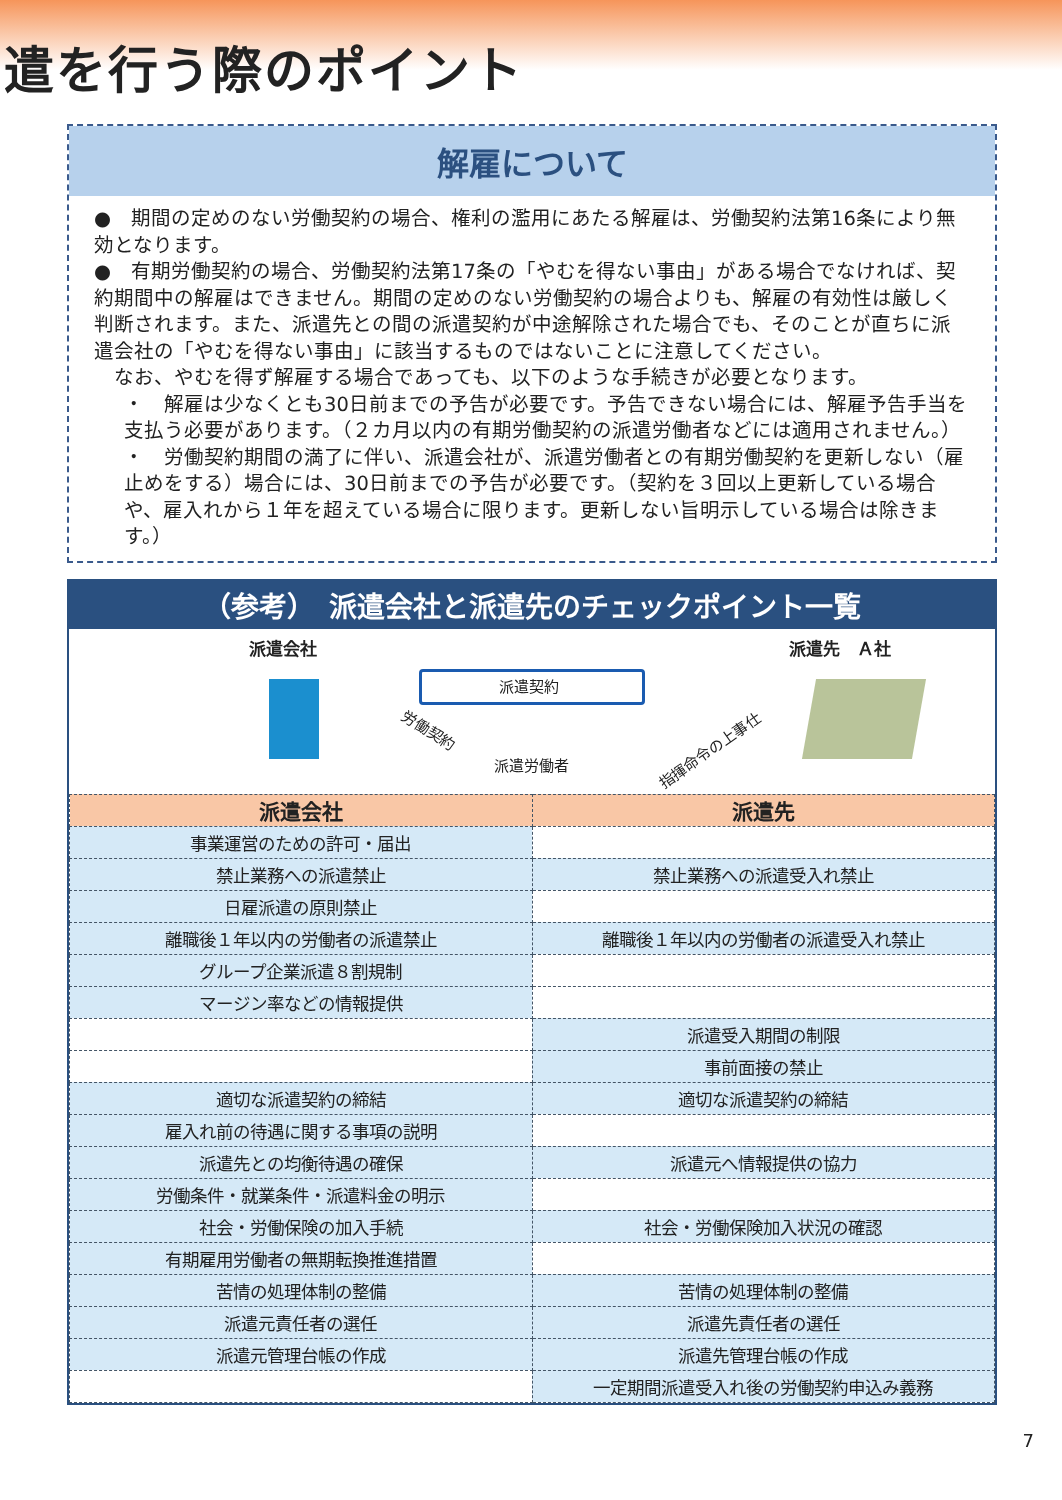遣を行う際のポイント
解雇について
●　期間の定めのない労働契約の場合、権利の濫用にあたる解雇は、労働契約法第16条により無効となります。
●　有期労働契約の場合、労働契約法第17条の「やむを得ない事由」がある場合でなければ、契約期間中の解雇はできません。期間の定めのない労働契約の場合よりも、解雇の有効性は厳しく判断されます。また、派遣先との間の派遣契約が中途解除された場合でも、そのことが直ちに派遣会社の「やむを得ない事由」に該当するものではないことに注意してください。
　なお、やむを得ず解雇する場合であっても、以下のような手続きが必要となります。
・　解雇は少なくとも30日前までの予告が必要です。予告できない場合には、解雇予告手当を支払う必要があります。（２カ月以内の有期労働契約の派遣労働者などには適用されません。）
・　労働契約期間の満了に伴い、派遣会社が、派遣労働者との有期労働契約を更新しない（雇止めをする）場合には、30日前までの予告が必要です。（契約を３回以上更新している場合や、雇入れから１年を超えている場合に限ります。更新しない旨明示している場合は除きます。）
（参考）　派遣会社と派遣先のチェックポイント一覧
派遣会社 派遣先　Ａ社
派遣契約
労働契約
派遣労働者
指揮命令の上事仕
| 派遣会社 | 派遣先 |
| --- | --- |
| 事業運営のための許可・届出 | |
| 禁止業務への派遣禁止 | 禁止業務への派遣受入れ禁止 |
| 日雇派遣の原則禁止 | |
| 離職後１年以内の労働者の派遣禁止 | 離職後１年以内の労働者の派遣受入れ禁止 |
| グループ企業派遣８割規制 | |
| マージン率などの情報提供 | |
| | 派遣受入期間の制限 |
| | 事前面接の禁止 |
| 適切な派遣契約の締結 | 適切な派遣契約の締結 |
| 雇入れ前の待遇に関する事項の説明 | |
| 派遣先との均衡待遇の確保 | 派遣元へ情報提供の協力 |
| 労働条件・就業条件・派遣料金の明示 | |
| 社会・労働保険の加入手続 | 社会・労働保険加入状況の確認 |
| 有期雇用労働者の無期転換推進措置 | |
| 苦情の処理体制の整備 | 苦情の処理体制の整備 |
| 派遣元責任者の選任 | 派遣先責任者の選任 |
| 派遣元管理台帳の作成 | 派遣先管理台帳の作成 |
| | 一定期間派遣受入れ後の労働契約申込み義務 |
7